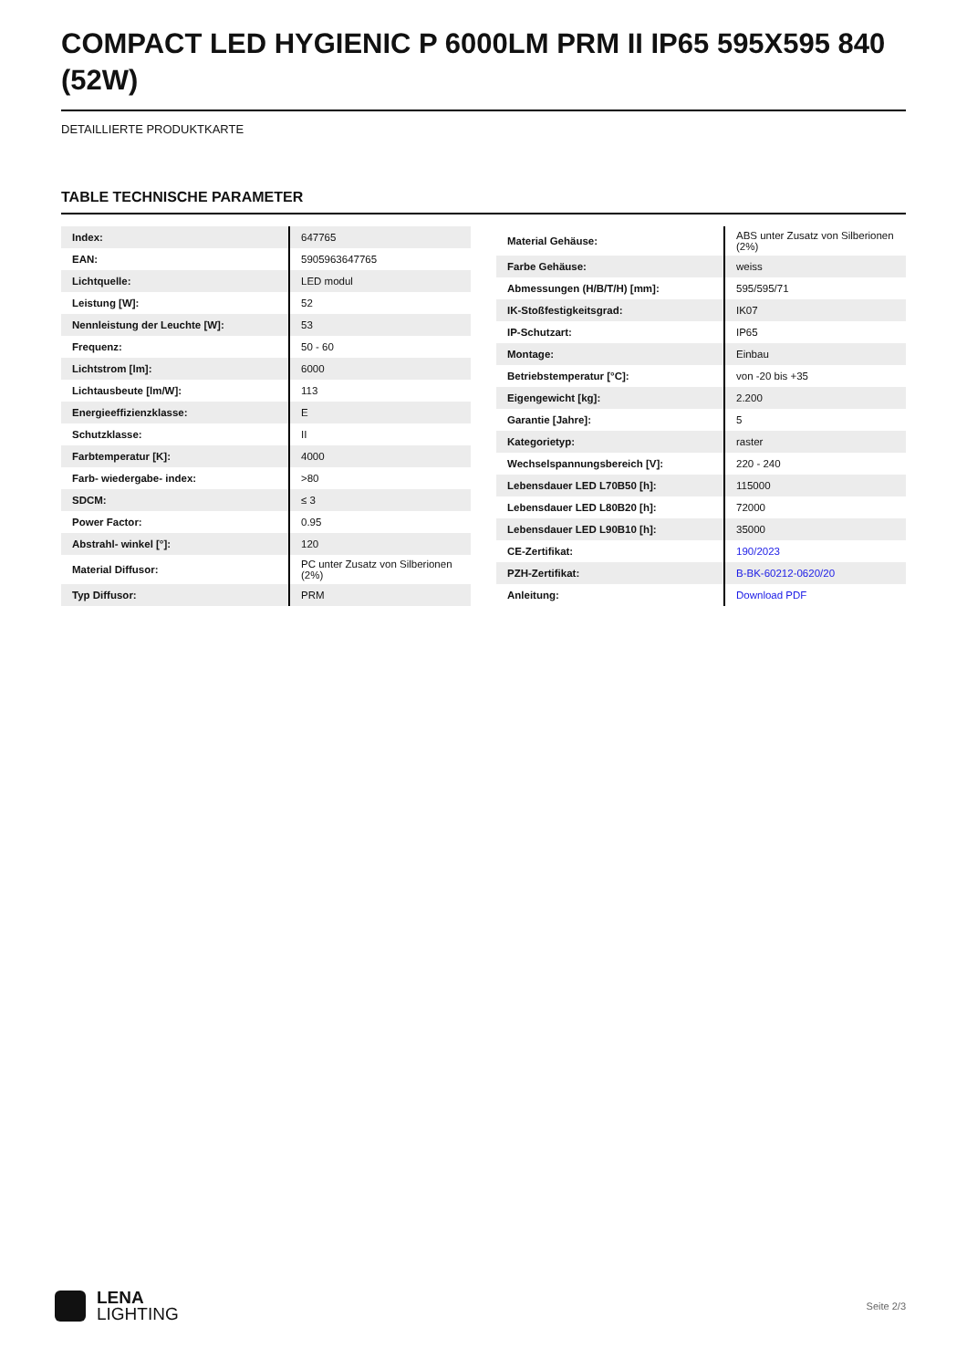COMPACT LED HYGIENIC P 6000LM PRM II IP65 595X595 840 (52W)
DETAILLIERTE PRODUKTKARTE
TABLE TECHNISCHE PARAMETER
| Index: | 647765 |
| EAN: | 5905963647765 |
| Lichtquelle: | LED modul |
| Leistung [W]: | 52 |
| Nennleistung der Leuchte [W]: | 53 |
| Frequenz: | 50 - 60 |
| Lichtstrom [lm]: | 6000 |
| Lichtausbeute [lm/W]: | 113 |
| Energieeffizienzklasse: | E |
| Schutzklasse: | II |
| Farbtemperatur [K]: | 4000 |
| Farb- wiedergabe- index: | >80 |
| SDCM: | ≤ 3 |
| Power Factor: | 0.95 |
| Abstrahl- winkel [°]: | 120 |
| Material Diffusor: | PC unter Zusatz von Silberionen (2%) |
| Typ Diffusor: | PRM |
| Material Gehäuse: | ABS unter Zusatz von Silberionen (2%) |
| Farbe Gehäuse: | weiss |
| Abmessungen (H/B/T/H) [mm]: | 595/595/71 |
| IK-Stoßfestigkeitsgrad: | IK07 |
| IP-Schutzart: | IP65 |
| Montage: | Einbau |
| Betriebstemperatur [°C]: | von -20 bis +35 |
| Eigengewicht [kg]: | 2.200 |
| Garantie [Jahre]: | 5 |
| Kategorietyp: | raster |
| Wechselspannungsbereich [V]: | 220 - 240 |
| Lebensdauer LED L70B50 [h]: | 115000 |
| Lebensdauer LED L80B20 [h]: | 72000 |
| Lebensdauer LED L90B10 [h]: | 35000 |
| CE-Zertifikat: | 190/2023 |
| PZH-Zertifikat: | B-BK-60212-0620/20 |
| Anleitung: | Download PDF |
LENA
LIGHTING
Seite 2/3